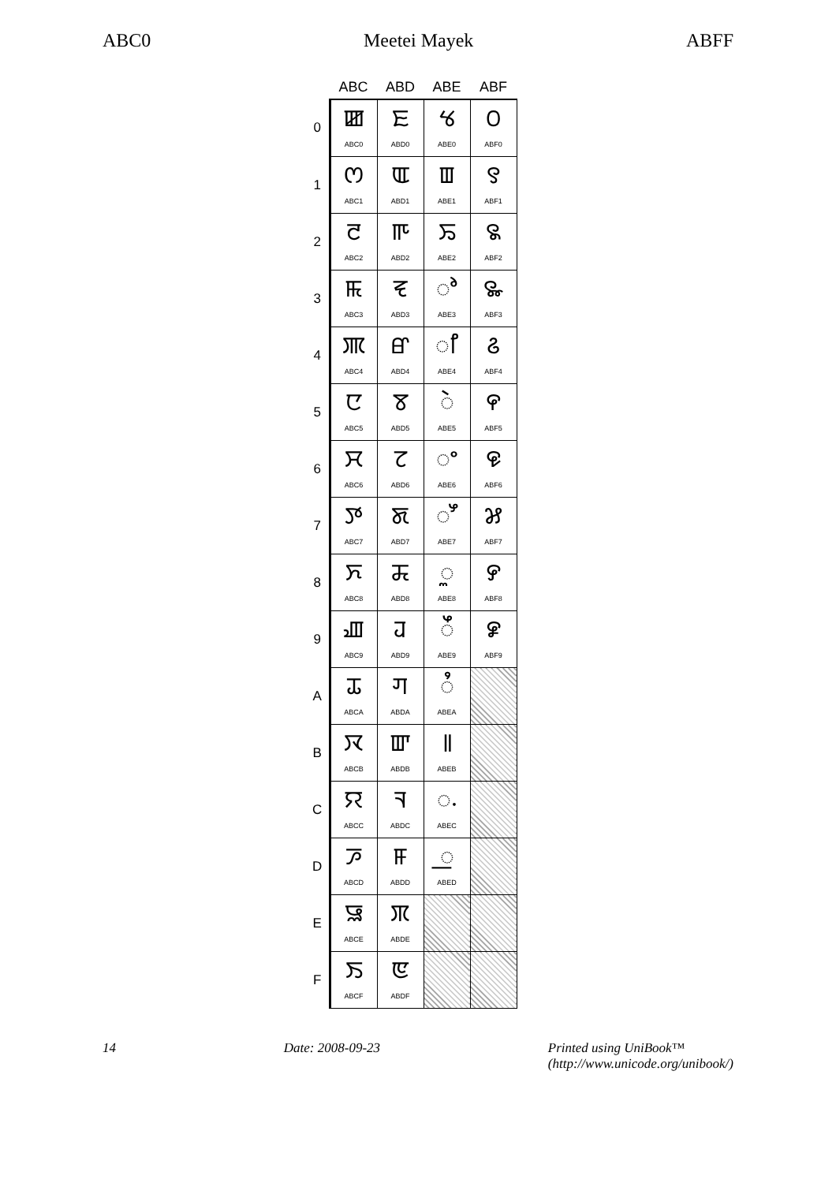ABC0 Meetei Mayek ABFF
| | ABC | ABD | ABE | ABF |
| --- | --- | --- | --- | --- |
| 0 | ꯀ ABC0 | ꯐ ABD0 | ꯠ ABE0 | ꯰ ABF0 |
| 1 | ꯁ ABC1 | ꯑ ABD1 | ꯡ ABE1 | ꯱ ABF1 |
| 2 | ꯂ ABC2 | ꯒ ABD2 | ꯢ ABE2 | ꯲ ABF2 |
| 3 | ꯃ ABC3 | ꯓ ABD3 | ◌ꯣ ABE3 | ꯳ ABF3 |
| 4 | ꯄ ABC4 | ꯔ ABD4 | ◌ꯤ ABE4 | ꯴ ABF4 |
| 5 | ꯅ ABC5 | ꯕ ABD5 | ◌ꯥ ABE5 | ꯵ ABF5 |
| 6 | ꯆ ABC6 | ꯖ ABD6 | ◌ꯦ ABE6 | ꯶ ABF6 |
| 7 | ꯇ ABC7 | ꯗ ABD7 | ◌ꯧ ABE7 | ꯷ ABF7 |
| 8 | ꯈ ABC8 | ꯘ ABD8 | ◌ꯨ ABE8 | ꯸ ABF8 |
| 9 | ꯉ ABC9 | ꯙ ABD9 | ◌ꯩ ABE9 | ꯹ ABF9 |
| A | ꯊ ABCA | ꯚ ABDA | ◌ꯪ ABEA | |
| B | ꯋ ABCB | ꯛ ABDB | ꯫ ABEB | |
| C | ꯌ ABCC | ꯜ ABDC | ◌꯬ ABEC | |
| D | ꯍ ABCD | ꯝ ABDD | ◌꯭ ABED | |
| E | ꯎ ABCE | ꯞ ABDE | | |
| F | ꯏ ABCF | ꯟ ABDF | | |
14 Date: 2008-09-23 Printed using UniBook™
(http://www.unicode.org/unibook/)